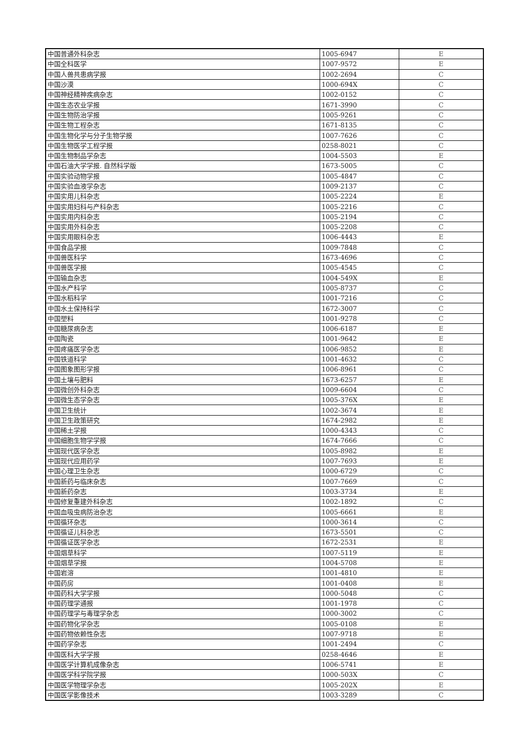| 中国普通外科杂志 | 1005-6947 | E |
| 中国全科医学 | 1007-9572 | E |
| 中国人兽共患病学报 | 1002-2694 | C |
| 中国沙漠 | 1000-694X | C |
| 中国神经精神疾病杂志 | 1002-0152 | C |
| 中国生态农业学报 | 1671-3990 | C |
| 中国生物防治学报 | 1005-9261 | C |
| 中国生物工程杂志 | 1671-8135 | C |
| 中国生物化学与分子生物学报 | 1007-7626 | C |
| 中国生物医学工程学报 | 0258-8021 | C |
| 中国生物制品学杂志 | 1004-5503 | E |
| 中国石油大学学报. 自然科学版 | 1673-5005 | C |
| 中国实验动物学报 | 1005-4847 | C |
| 中国实验血液学杂志 | 1009-2137 | C |
| 中国实用儿科杂志 | 1005-2224 | E |
| 中国实用妇科与产科杂志 | 1005-2216 | C |
| 中国实用内科杂志 | 1005-2194 | C |
| 中国实用外科杂志 | 1005-2208 | C |
| 中国实用眼科杂志 | 1006-4443 | E |
| 中国食品学报 | 1009-7848 | C |
| 中国兽医科学 | 1673-4696 | C |
| 中国兽医学报 | 1005-4545 | C |
| 中国输血杂志 | 1004-549X | E |
| 中国水产科学 | 1005-8737 | C |
| 中国水稻科学 | 1001-7216 | C |
| 中国水土保持科学 | 1672-3007 | C |
| 中国塑料 | 1001-9278 | C |
| 中国糖尿病杂志 | 1006-6187 | E |
| 中国陶瓷 | 1001-9642 | E |
| 中国疼痛医学杂志 | 1006-9852 | E |
| 中国铁道科学 | 1001-4632 | C |
| 中国图象图形学报 | 1006-8961 | C |
| 中国土壤与肥料 | 1673-6257 | E |
| 中国微创外科杂志 | 1009-6604 | C |
| 中国微生态学杂志 | 1005-376X | E |
| 中国卫生统计 | 1002-3674 | E |
| 中国卫生政策研究 | 1674-2982 | E |
| 中国稀土学报 | 1000-4343 | C |
| 中国细胞生物学学报 | 1674-7666 | C |
| 中国现代医学杂志 | 1005-8982 | E |
| 中国现代应用药学 | 1007-7693 | E |
| 中国心理卫生杂志 | 1000-6729 | C |
| 中国新药与临床杂志 | 1007-7669 | C |
| 中国新药杂志 | 1003-3734 | E |
| 中国修复重建外科杂志 | 1002-1892 | C |
| 中国血吸虫病防治杂志 | 1005-6661 | E |
| 中国循环杂志 | 1000-3614 | C |
| 中国循证儿科杂志 | 1673-5501 | C |
| 中国循证医学杂志 | 1672-2531 | E |
| 中国烟草科学 | 1007-5119 | E |
| 中国烟草学报 | 1004-5708 | E |
| 中国岩溶 | 1001-4810 | E |
| 中国药房 | 1001-0408 | E |
| 中国药科大学学报 | 1000-5048 | C |
| 中国药理学通报 | 1001-1978 | C |
| 中国药理学与毒理学杂志 | 1000-3002 | C |
| 中国药物化学杂志 | 1005-0108 | E |
| 中国药物依赖性杂志 | 1007-9718 | E |
| 中国药学杂志 | 1001-2494 | C |
| 中国医科大学学报 | 0258-4646 | E |
| 中国医学计算机成像杂志 | 1006-5741 | E |
| 中国医学科学院学报 | 1000-503X | C |
| 中国医学物理学杂志 | 1005-202X | E |
| 中国医学影像技术 | 1003-3289 | C |